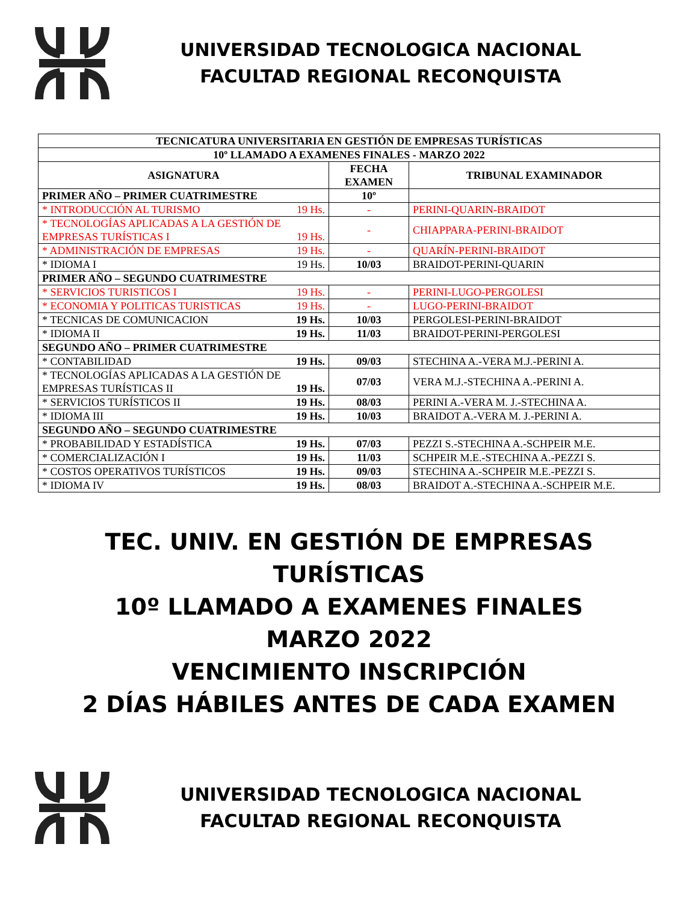UNIVERSIDAD TECNOLOGICA NACIONAL
FACULTAD REGIONAL RECONQUISTA
| TECNICATURA UNIVERSITARIA EN GESTIÓN DE EMPRESAS TURÍSTICAS | | |
| --- | --- | --- |
| 10º LLAMADO A EXAMENES FINALES - MARZO 2022 | | |
| ASIGNATURA | FECHA EXAMEN | TRIBUNAL EXAMINADOR |
| PRIMER AÑO – PRIMER CUATRIMESTRE | 10º | |
| * INTRODUCCIÓN AL TURISMO 19 Hs. | - | PERINI-QUARIN-BRAIDOT |
| * TECNOLOGÍAS APLICADAS A LA GESTIÓN DE EMPRESAS TURÍSTICAS I 19 Hs. | - | CHIAPPARA-PERINI-BRAIDOT |
| * ADMINISTRACIÓN DE EMPRESAS 19 Hs. | - | QUARÍN-PERINI-BRAIDOT |
| * IDIOMA I 19 Hs. | 10/03 | BRAIDOT-PERINI-QUARIN |
| PRIMER AÑO – SEGUNDO CUATRIMESTRE | | |
| * SERVICIOS TURISTICOS I 19 Hs. | - | PERINI-LUGO-PERGOLESI |
| * ECONOMIA Y POLITICAS TURISTICAS 19 Hs. | - | LUGO-PERINI-BRAIDOT |
| * TECNICAS DE COMUNICACION 19 Hs. | 10/03 | PERGOLESI-PERINI-BRAIDOT |
| * IDIOMA II 19 Hs. | 11/03 | BRAIDOT-PERINI-PERGOLESI |
| SEGUNDO AÑO – PRIMER CUATRIMESTRE | | |
| * CONTABILIDAD 19 Hs. | 09/03 | STECHINA A.-VERA M.J.-PERINI A. |
| * TECNOLOGÍAS APLICADAS A LA GESTIÓN DE EMPRESAS TURÍSTICAS II 19 Hs. | 07/03 | VERA M.J.-STECHINA A.-PERINI A. |
| * SERVICIOS TURÍSTICOS II 19 Hs. | 08/03 | PERINI A.-VERA M. J.-STECHINA A. |
| * IDIOMA III 19 Hs. | 10/03 | BRAIDOT A.-VERA M. J.-PERINI A. |
| SEGUNDO AÑO – SEGUNDO CUATRIMESTRE | | |
| * PROBABILIDAD Y ESTADÍSTICA 19 Hs. | 07/03 | PEZZI S.-STECHINA A.-SCHPEIR M.E. |
| * COMERCIALIZACIÓN I 19 Hs. | 11/03 | SCHPEIR M.E.-STECHINA A.-PEZZI S. |
| * COSTOS OPERATIVOS TURÍSTICOS 19 Hs. | 09/03 | STECHINA A.-SCHPEIR M.E.-PEZZI S. |
| * IDIOMA IV 19 Hs. | 08/03 | BRAIDOT A.-STECHINA A.-SCHPEIR M.E. |
TEC. UNIV. EN GESTIÓN DE EMPRESAS
TURÍSTICAS
10º LLAMADO A EXAMENES FINALES
MARZO 2022
VENCIMIENTO INSCRIPCIÓN
2 DÍAS HÁBILES ANTES DE CADA EXAMEN
UNIVERSIDAD TECNOLOGICA NACIONAL
FACULTAD REGIONAL RECONQUISTA